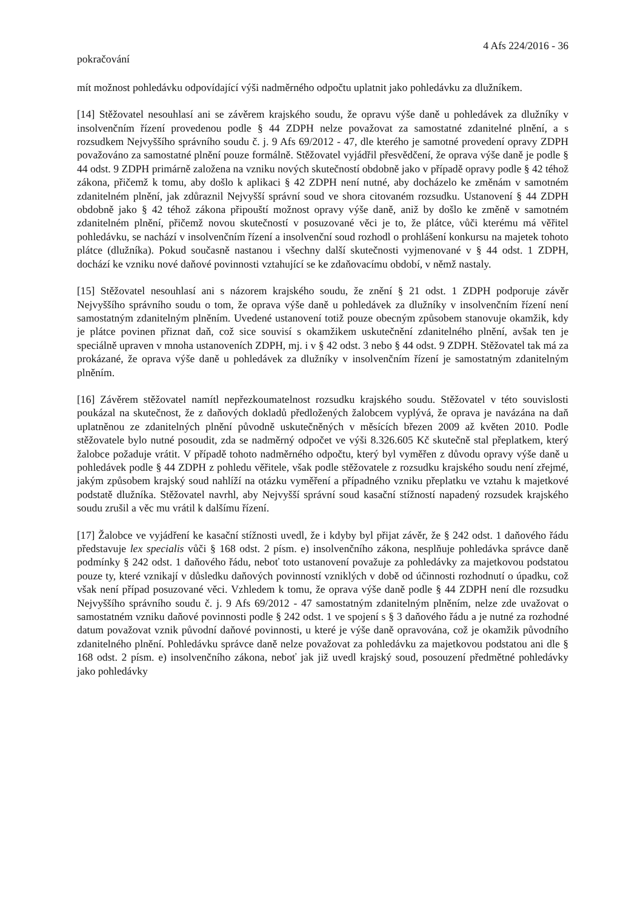4 Afs 224/2016 - 36
pokračování
mít možnost pohledávku odpovídající výši nadměrného odpočtu uplatnit jako pohledávku za dlužníkem.
[14] Stěžovatel nesouhlasí ani se závěrem krajského soudu, že opravu výše daně u pohledávek za dlužníky v insolvenčním řízení provedenou podle § 44 ZDPH nelze považovat za samostatné zdanitelné plnění, a s rozsudkem Nejvyššího správního soudu č. j. 9 Afs 69/2012 - 47, dle kterého je samotné provedení opravy ZDPH považováno za samostatné plnění pouze formálně. Stěžovatel vyjádřil přesvědčení, že oprava výše daně je podle § 44 odst. 9 ZDPH primárně založena na vzniku nových skutečností obdobně jako v případě opravy podle § 42 téhož zákona, přičemž k tomu, aby došlo k aplikaci § 42 ZDPH není nutné, aby docházelo ke změnám v samotném zdanitelném plnění, jak zdůraznil Nejvyšší správní soud ve shora citovaném rozsudku. Ustanovení § 44 ZDPH obdobně jako § 42 téhož zákona připouští možnost opravy výše daně, aniž by došlo ke změně v samotném zdanitelném plnění, přičemž novou skutečností v posuzované věci je to, že plátce, vůči kterému má věřitel pohledávku, se nachází v insolvenčním řízení a insolvenční soud rozhodl o prohlášení konkursu na majetek tohoto plátce (dlužníka). Pokud současně nastanou i všechny další skutečnosti vyjmenované v § 44 odst. 1 ZDPH, dochází ke vzniku nové daňové povinnosti vztahující se ke zdaňovacímu období, v němž nastaly.
[15] Stěžovatel nesouhlasí ani s názorem krajského soudu, že znění § 21 odst. 1 ZDPH podporuje závěr Nejvyššího správního soudu o tom, že oprava výše daně u pohledávek za dlužníky v insolvenčním řízení není samostatným zdanitelným plněním. Uvedené ustanovení totiž pouze obecným způsobem stanovuje okamžik, kdy je plátce povinen přiznat daň, což sice souvisí s okamžikem uskutečnění zdanitelného plnění, avšak ten je speciálně upraven v mnoha ustanoveních ZDPH, mj. i v § 42 odst. 3 nebo § 44 odst. 9 ZDPH. Stěžovatel tak má za prokázané, že oprava výše daně u pohledávek za dlužníky v insolvenčním řízení je samostatným zdanitelným plněním.
[16] Závěrem stěžovatel namítl nepřezkoumatelnost rozsudku krajského soudu. Stěžovatel v této souvislosti poukázal na skutečnost, že z daňových dokladů předložených žalobcem vyplývá, že oprava je navázána na daň uplatněnou ze zdanitelných plnění původně uskutečněných v měsících březen 2009 až květen 2010. Podle stěžovatele bylo nutné posoudit, zda se nadměrný odpočet ve výši 8.326.605 Kč skutečně stal přeplatkem, který žalobce požaduje vrátit. V případě tohoto nadměrného odpočtu, který byl vyměřen z důvodu opravy výše daně u pohledávek podle § 44 ZDPH z pohledu věřitele, však podle stěžovatele z rozsudku krajského soudu není zřejmé, jakým způsobem krajský soud nahlíží na otázku vyměření a případného vzniku přeplatku ve vztahu k majetkové podstatě dlužníka. Stěžovatel navrhl, aby Nejvyšší správní soud kasační stížností napadený rozsudek krajského soudu zrušil a věc mu vrátil k dalšímu řízení.
[17] Žalobce ve vyjádření ke kasační stížnosti uvedl, že i kdyby byl přijat závěr, že § 242 odst. 1 daňového řádu představuje lex specialis vůči § 168 odst. 2 písm. e) insolvenčního zákona, nesplňuje pohledávka správce daně podmínky § 242 odst. 1 daňového řádu, neboť toto ustanovení považuje za pohledávky za majetkovou podstatou pouze ty, které vznikají v důsledku daňových povinností vzniklých v době od účinnosti rozhodnutí o úpadku, což však není případ posuzované věci. Vzhledem k tomu, že oprava výše daně podle § 44 ZDPH není dle rozsudku Nejvyššího správního soudu č. j. 9 Afs 69/2012 - 47 samostatným zdanitelným plněním, nelze zde uvažovat o samostatném vzniku daňové povinnosti podle § 242 odst. 1 ve spojení s § 3 daňového řádu a je nutné za rozhodné datum považovat vznik původní daňové povinnosti, u které je výše daně opravována, což je okamžik původního zdanitelného plnění. Pohledávku správce daně nelze považovat za pohledávku za majetkovou podstatou ani dle § 168 odst. 2 písm. e) insolvenčního zákona, neboť jak již uvedl krajský soud, posouzení předmětné pohledávky jako pohledávky